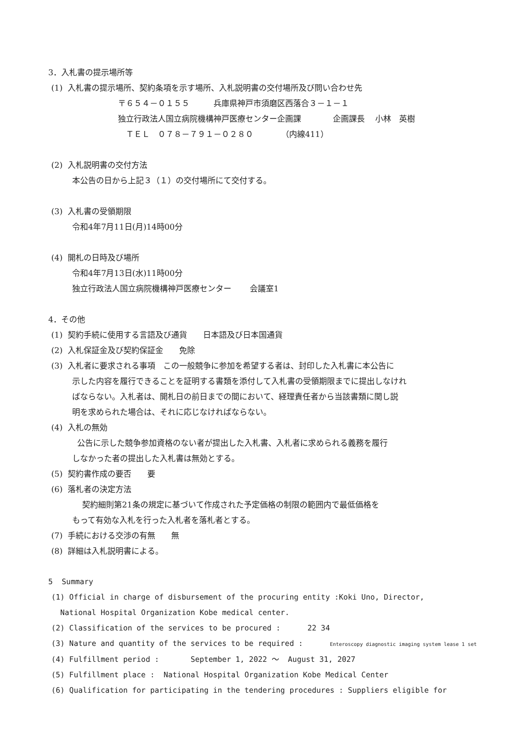3．入札書の提示場所等
(1) 入札書の提示場所、契約条項を示す場所、入札説明書の交付場所及び問い合わせ先
〒６５４－０１５５　　　兵庫県神戸市須磨区西落合３－１－１
独立行政法人国立病院機構神戸医療センター企画課　　　　企画課長　 小林　英樹
　ＴＥＬ　０７８－７９１－０２８０　　　　（内線411）
(2) 入札説明書の交付方法
本公告の日から上記３（１）の交付場所にて交付する。
(3) 入札書の受領期限
令和4年7月11日(月)14時00分
(4) 開札の日時及び場所
令和4年7月13日(水)11時00分
独立行政法人国立病院機構神戸医療センター　　 会議室1
4．その他
(1) 契約手続に使用する言語及び通貨　　日本語及び日本国通貨
(2) 入札保証金及び契約保証金　　免除
(3) 入札者に要求される事項　この一般競争に参加を希望する者は、封印した入札書に本公告に
示した内容を履行できることを証明する書類を添付して入札書の受領期限までに提出しなけれ
ばならない。入札者は、開札日の前日までの間において、経理責任者から当該書類に関し説
明を求められた場合は、それに応じなければならない。
(4) 入札の無効
公告に示した競争参加資格のない者が提出した入札書、入札者に求められる義務を履行
しなかった者の提出した入札書は無効とする。
(5) 契約書作成の要否　　要
(6) 落札者の決定方法
契約細則第21条の規定に基づいて作成された予定価格の制限の範囲内で最低価格を
もって有効な入札を行った入札者を落札者とする。
(7) 手続における交渉の有無　　無
(8) 詳細は入札説明書による。
5 Summary
(1) Official in charge of disbursement of the procuring entity :Koki Uno, Director,
National Hospital Organization Kobe medical center.
(2) Classification of the services to be procured : 22 34
(3) Nature and quantity of the services to be required : Enteroscopy diagnostic imaging system lease 1 set
(4) Fulfillment period : September 1, 2022 ～ August 31, 2027
(5) Fulfillment place : National Hospital Organization Kobe Medical Center
(6) Qualification for participating in the tendering procedures : Suppliers eligible for